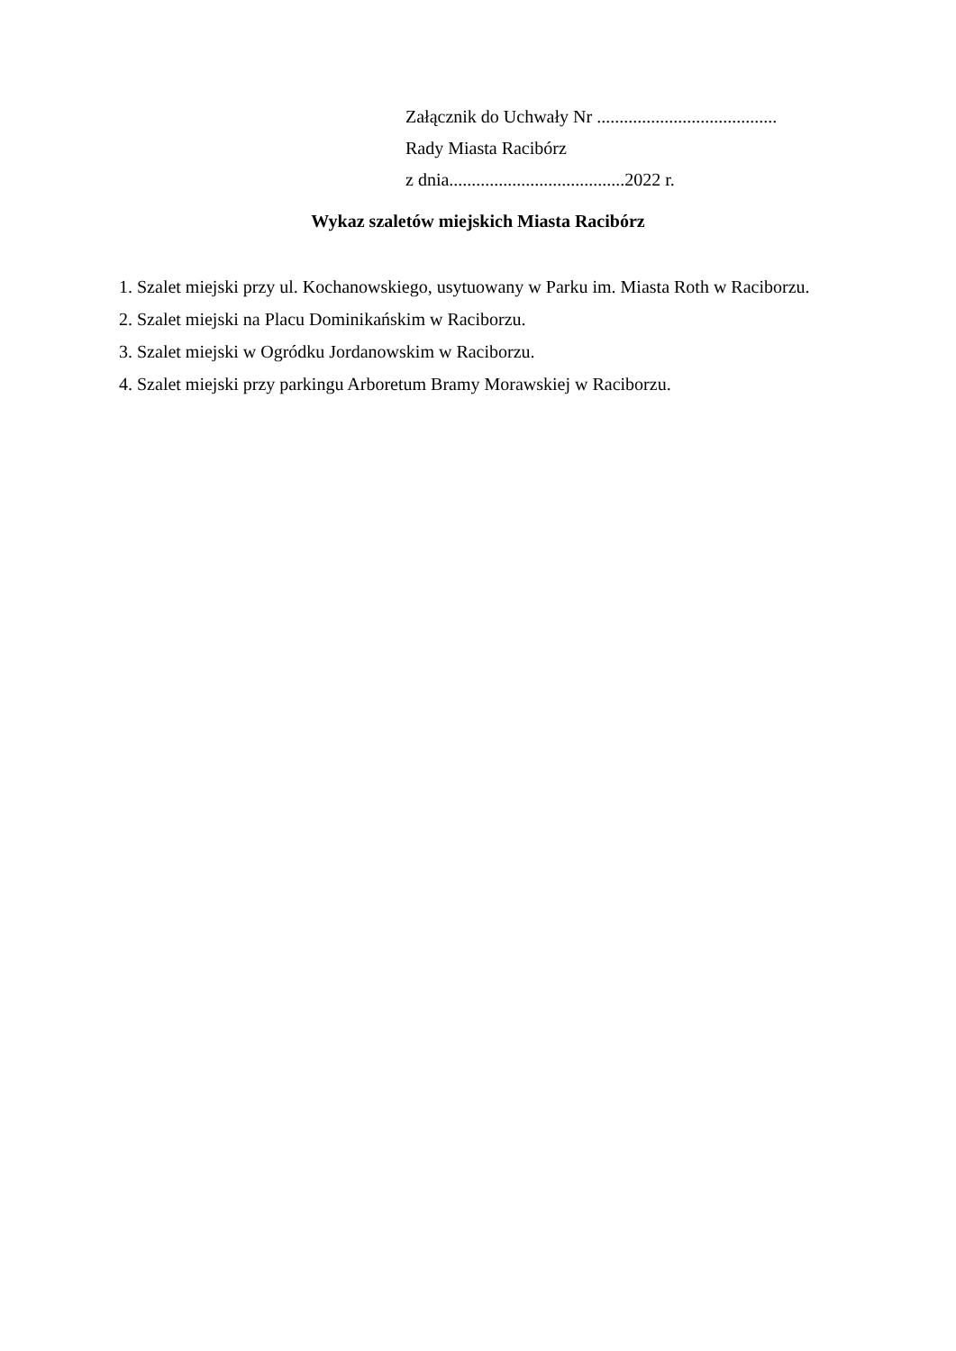Załącznik do Uchwały Nr ........................................
Rady Miasta Racibórz
z dnia.......................................2022 r.
Wykaz szaletów miejskich Miasta Racibórz
1. Szalet miejski przy ul. Kochanowskiego, usytuowany w Parku im. Miasta Roth w Raciborzu.
2. Szalet miejski na Placu Dominikańskim w Raciborzu.
3. Szalet miejski w Ogródku Jordanowskim w Raciborzu.
4. Szalet miejski przy parkingu Arboretum Bramy Morawskiej w Raciborzu.